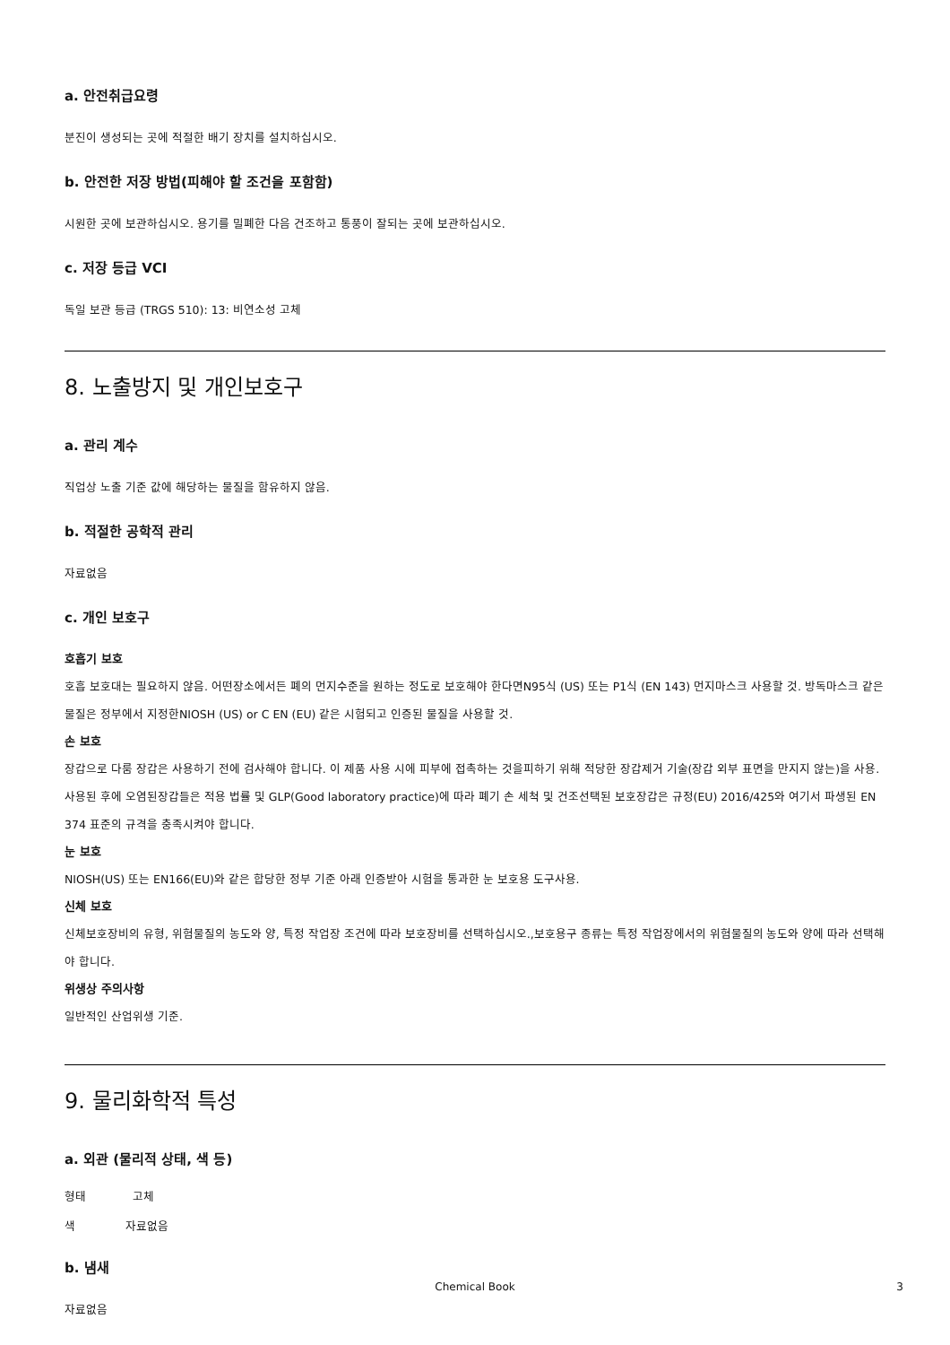a. 안전취급요령
분진이 생성되는 곳에 적절한 배기 장치를 설치하십시오.
b. 안전한 저장 방법(피해야 할 조건을 포함함)
시원한 곳에 보관하십시오. 용기를 밀폐한 다음 건조하고 통풍이 잘되는 곳에 보관하십시오.
c. 저장 등급 VCI
독일 보관 등급 (TRGS 510): 13: 비연소성 고체
8. 노출방지 및 개인보호구
a. 관리 계수
직업상 노출 기준 값에 해당하는 물질을 함유하지 않음.
b. 적절한 공학적 관리
자료없음
c. 개인 보호구
호흡기 보호
호흡 보호대는 필요하지 않음. 어떤장소에서든 폐의 먼지수준을 원하는 정도로 보호해야 한다면N95식 (US) 또는 P1식 (EN 143) 먼지마스크 사용할 것. 방독마스크 같은 물질은 정부에서 지정한NIOSH (US) or C EN (EU) 같은 시험되고 인증된 물질을 사용할 것.
손 보호
장갑으로 다룸 장갑은 사용하기 전에 검사해야 합니다. 이 제품 사용 시에 피부에 접촉하는 것을피하기 위해 적당한 장갑제거 기술(장갑 외부 표면을 만지지 않는)을 사용. 사용된 후에 오염된장갑들은 적용 법률 및 GLP(Good laboratory practice)에 따라 폐기 손 세척 및 건조선택된 보호장갑은 규정(EU) 2016/425와 여기서 파생된 EN 374 표준의 규격을 충족시켜야 합니다.
눈 보호
NIOSH(US) 또는 EN166(EU)와 같은 합당한 정부 기준 아래 인증받아 시험을 통과한 눈 보호용 도구사용.
신체 보호
신체보호장비의 유형, 위험물질의 농도와 양, 특정 작업장 조건에 따라 보호장비를 선택하십시오.,보호용구 종류는 특정 작업장에서의 위험물질의 농도와 양에 따라 선택해야 합니다.
위생상 주의사항
일반적인 산업위생 기준.
9. 물리화학적 특성
a. 외관 (물리적 상태, 색 등)
형태 고체
색 자료없음
b. 냄새
자료없음
Chemical Book 3